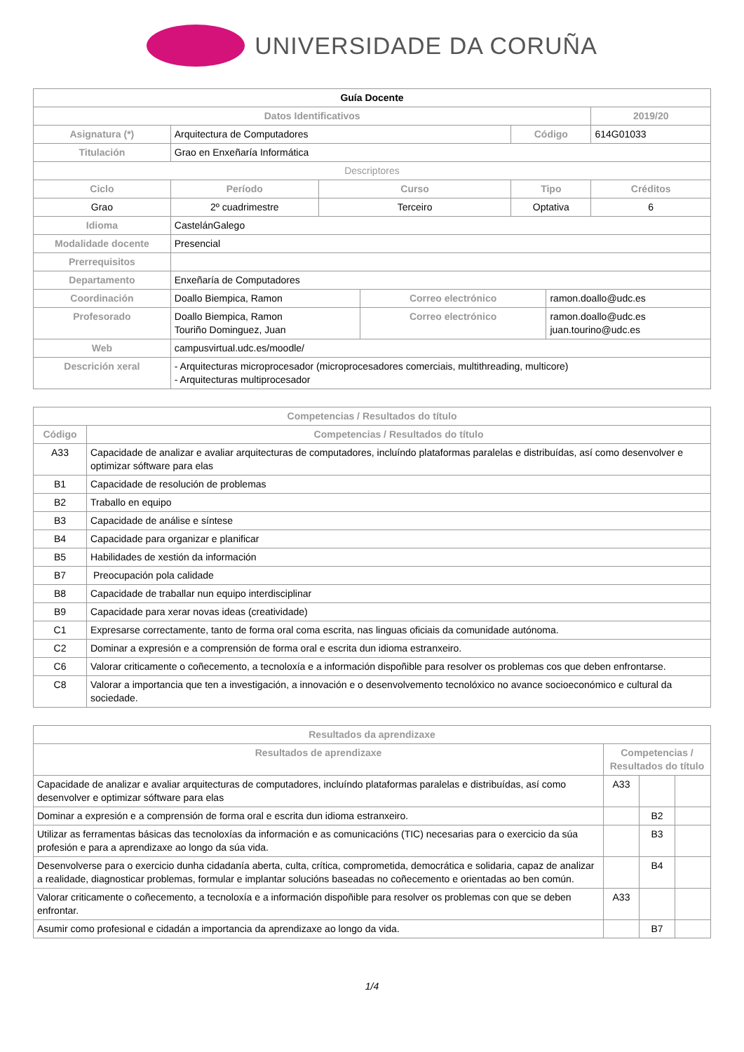UNIVERSIDADE DA CORUÑA
| Guía Docente | | | | | | |
| Datos Identificativos | | | | | | 2019/20 |
| Asignatura (*) | Arquitectura de Computadores | | | Código | | 614G01033 |
| Titulación | Grao en Enxeñaría Informática | | | | | |
| Descriptores | | | | | | |
| Ciclo | Período | Curso | | Tipo | | Créditos |
| Grao | 2º cuadrimestre | Terceiro | | Optativa | | 6 |
| Idioma | CastelánGalego | | | | | |
| Modalidade docente | Presencial | | | | | |
| Prerrequisitos | | | | | | |
| Departamento | Enxeñaría de Computadores | | | | | |
| Coordinación | Doallo Biempica, Ramon | | Correo electrónico | | ramon.doallo@udc.es | |
| Profesorado | Doallo Biempica, Ramon Touriño Dominguez, Juan | | Correo electrónico | | ramon.doallo@udc.es juan.tourino@udc.es | |
| Web | campusvirtual.udc.es/moodle/ | | | | | |
| Descrición xeral | - Arquitecturas microprocesador (microprocesadores comerciais, multithreading, multicore) - Arquitecturas multiprocesador | | | | | |
| Competencias / Resultados do título | |
| --- | --- |
| Código | Competencias / Resultados do título |
| A33 | Capacidade de analizar e avaliar arquitecturas de computadores, incluíndo plataformas paralelas e distribuídas, así como desenvolver e optimizar sóftware para elas |
| B1 | Capacidade de resolución de problemas |
| B2 | Traballo en equipo |
| B3 | Capacidade de análise e síntese |
| B4 | Capacidade para organizar e planificar |
| B5 | Habilidades de xestión da información |
| B7 | Preocupación pola calidade |
| B8 | Capacidade de traballar nun equipo interdisciplinar |
| B9 | Capacidade para xerar novas ideas (creatividade) |
| C1 | Expresarse correctamente, tanto de forma oral coma escrita, nas linguas oficiais da comunidade autónoma. |
| C2 | Dominar a expresión e a comprensión de forma oral e escrita dun idioma estranxeiro. |
| C6 | Valorar criticamente o coñecemento, a tecnoloxía e a información dispoñible para resolver os problemas cos que deben enfrontarse. |
| C8 | Valorar a importancia que ten a investigación, a innovación e o desenvolvemento tecnolóxico no avance socioeconómico e cultural da sociedade. |
| Resultados da aprendizaxe | | | |
| --- | --- | --- | --- |
| Resultados de aprendizaxe | Competencias / Resultados do título | | |
| Capacidade de analizar e avaliar arquitecturas de computadores, incluíndo plataformas paralelas e distribuídas, así como desenvolver e optimizar sóftware para elas | A33 | | |
| Dominar a expresión e a comprensión de forma oral e escrita dun idioma estranxeiro. | | B2 | |
| Utilizar as ferramentas básicas das tecnoloxías da información e as comunicacións (TIC) necesarias para o exercicio da súa profesión e para a aprendizaxe ao longo da súa vida. | | B3 | |
| Desenvolverse para o exercicio dunha cidadanía aberta, culta, crítica, comprometida, democrática e solidaria, capaz de analizar a realidade, diagnosticar problemas, formular e implantar solucións baseadas no coñecemento e orientadas ao ben común. | | B4 | |
| Valorar criticamente o coñecemento, a tecnoloxía e a información dispoñible para resolver os problemas con que se deben enfrontar. | A33 | | |
| Asumir como profesional e cidadán a importancia da aprendizaxe ao longo da vida. | | B7 | |
1/4